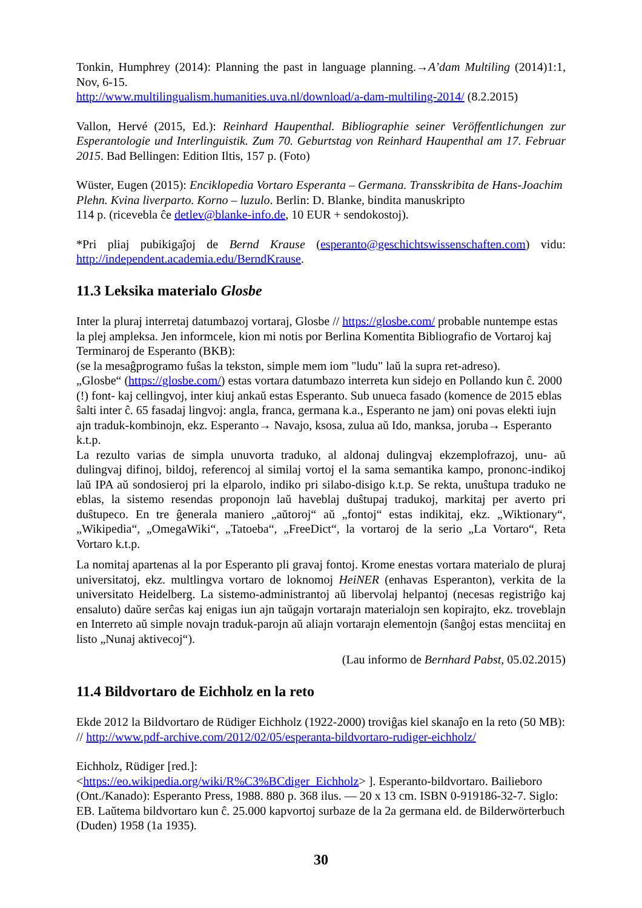Tonkin, Humphrey (2014): Planning the past in language planning.→A’dam Multiling (2014)1:1, Nov, 6-15.
http://www.multilingualism.humanities.uva.nl/download/a-dam-multiling-2014/ (8.2.2015)
Vallon, Hervé (2015, Ed.): Reinhard Haupenthal. Bibliographie seiner Veröffentlichungen zur Esperantologie und Interlinguistik. Zum 70. Geburtstag von Reinhard Haupenthal am 17. Februar 2015. Bad Bellingen: Edition Iltis, 157 p. (Foto)
Wüster, Eugen (2015): Enciklopedia Vortaro Esperanta – Germana. Transskribita de Hans-Joachim Plehn. Kvina liverparto. Korno – luzulo. Berlin: D. Blanke, bindita manuskripto
114 p. (ricevebla ĉe detlev@blanke-info.de, 10 EUR + sendokostoj).
*Pri pliaj pubikigaĵoj de Bernd Krause (esperanto@geschichtswissenschaften.com) vidu: http://independent.academia.edu/BerndKrause.
11.3 Leksika materialo Glosbe
Inter la pluraj interretaj datumbazoj vortaraj, Glosbe // https://glosbe.com/ probable nuntempe estas la plej ampleksa. Jen informcele, kion mi notis por Berlina Komentita Bibliografio de Vortaroj kaj Terminaroj de Esperanto (BKB):
(se la mesaĝprogramo fuŝas la tekston, simple mem iom "ludu" laŭ la supra ret-adreso).
„Glosbe“ (https://glosbe.com/) estas vortara datumbazo interreta kun sidejo en Pollando kun ĉ. 2000 (!) font- kaj cellingvoj, inter kiuj ankaŭ estas Esperanto. Sub unueca fasado (komence de 2015 eblas ŝalti inter ĉ. 65 fasadaj lingvoj: angla, franca, germana k.a., Esperanto ne jam) oni povas elekti iujn ajn traduk-kombinojn, ekz. Esperanto→ Navajo, ksosa, zulua aŭ Ido, manksa, joruba→ Esperanto k.t.p.
La rezulto varias de simpla unuvorta traduko, al aldonaj dulingvaj ekzemplofrazoj, unu- aŭ dulingvaj difinoj, bildoj, referencoj al similaj vortoj el la sama semantika kampo, prononc-indikoj laŭ IPA aŭ sondosieroj pri la elparolo, indiko pri silabo-disigo k.t.p. Se rekta, unuŝtupa traduko ne eblas, la sistemo resendas proponojn laŭ haveblaj duŝtupaj tradukoj, markitaj per averto pri duŝtupeco. En tre ĝenerala maniero „aŭtoroj“ aŭ „fontoj“ estas indikitaj, ekz. „Wiktionary“, „Wikipedia“, „OmegaWiki“, „Tatoeba“, „FreeDict“, la vortaroj de la serio „La Vortaro“, Reta Vortaro k.t.p.
La nomitaj apartenas al la por Esperanto pli gravaj fontoj. Krome enestas vortara materialo de pluraj universitatoj, ekz. multlingva vortaro de loknomoj HeiNER (enhavas Esperanton), verkita de la universitato Heidelberg. La sistemo-administrantoj aŭ libervolaj helpantoj (necesas registriĝo kaj ensaluto) daŭre serĉas kaj enigas iun ajn taŭgajn vortarajn materialojn sen kopirajto, ekz. troveblajn en Interreto aŭ simple novajn traduk-parojn aŭ aliajn vortarajn elementojn (ŝanĝoj estas menciitaj en listo „Nunaj aktivecoj“).
(Lau informo de Bernhard Pabst, 05.02.2015)
11.4 Bildvortaro de Eichholz en la reto
Ekde 2012 la Bildvortaro de Rüdiger Eichholz (1922-2000) troviĝas kiel skanaĵo en la reto (50 MB): // http://www.pdf-archive.com/2012/02/05/esperanta-bildvortaro-rudiger-eichholz/
Eichholz, Rüdiger [red.]:
<https://eo.wikipedia.org/wiki/R%C3%BCdiger_Eichholz> ]. Esperanto-bildvortaro. Bailieboro (Ont./Kanado): Esperanto Press, 1988. 880 p. 368 ilus. — 20 x 13 cm. ISBN 0-919186-32-7. Siglo: EB. Laŭtema bildvortaro kun ĉ. 25.000 kapvortoj surbaze de la 2a germana eld. de Bilderwörterbuch (Duden) 1958 (1a 1935).
30